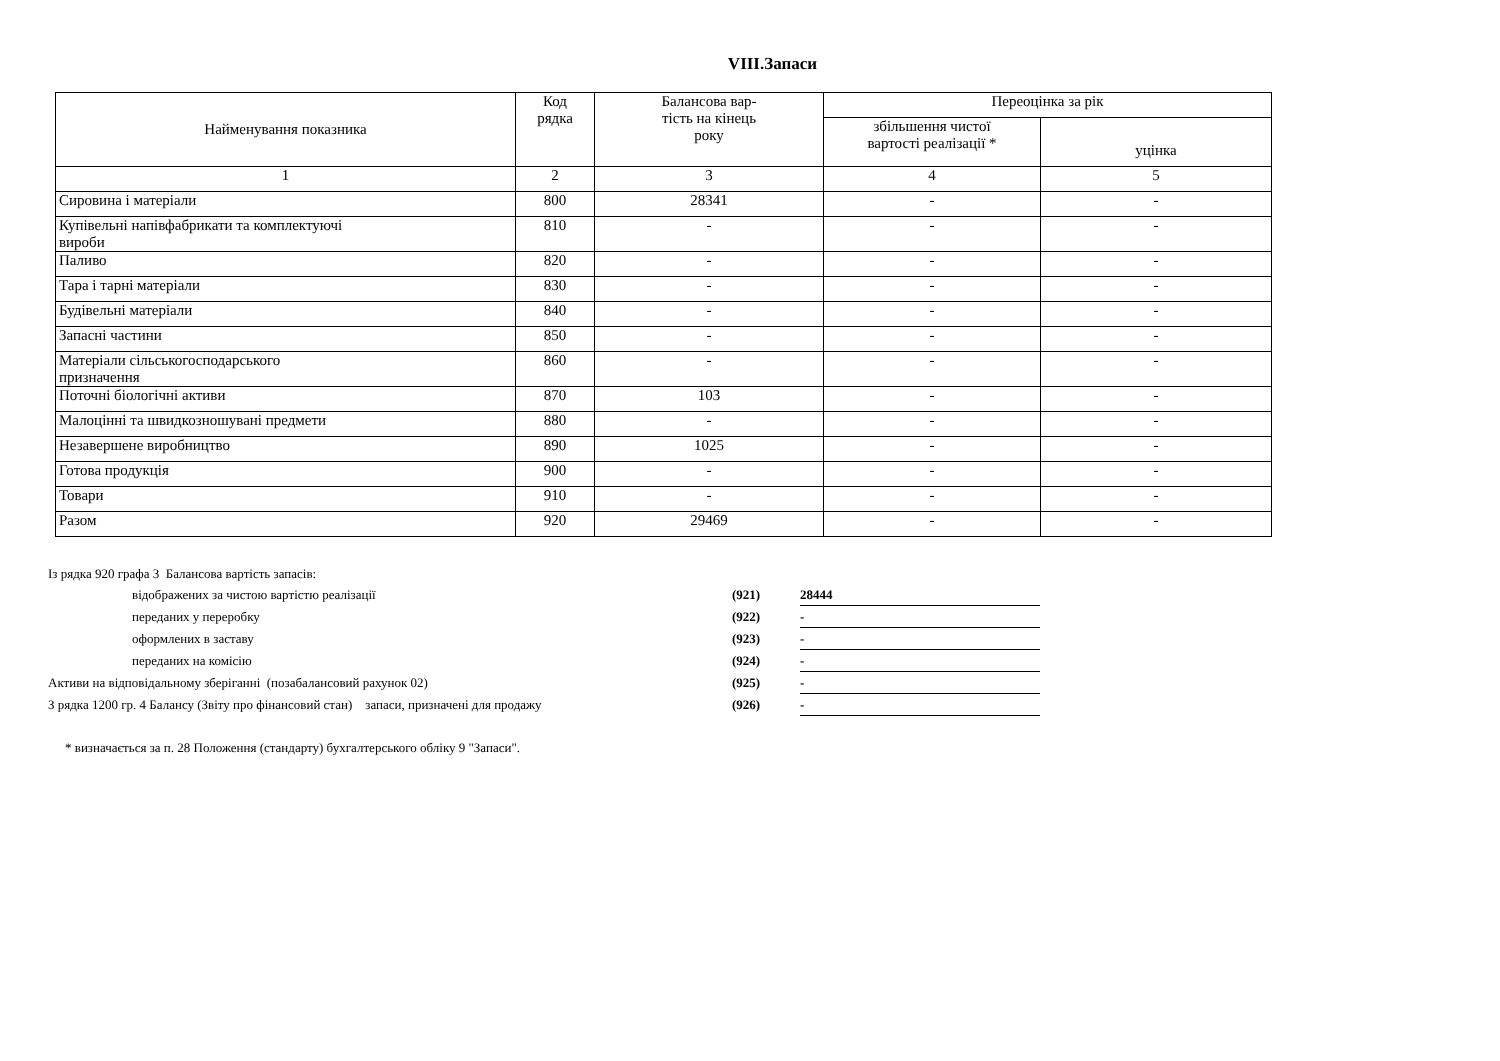VIII.Запаси
| Найменування показника | Код рядка | Балансова вар- тість на кінець року | Переоцінка за рік | |
| --- | --- | --- | --- | --- |
| | | | збільшення чистої вартості реалізації * | |
| | | | | уцінка |
| 1 | 2 | 3 | 4 | 5 |
| Сировина і матеріали | 800 | 28341 | - | - |
| Купівельні напівфабрикати та комплектуючі вироби | 810 | - | - | - |
| Паливо | 820 | - | - | - |
| Тара і тарні матеріали | 830 | - | - | - |
| Будівельні матеріали | 840 | - | - | - |
| Запасні частини | 850 | - | - | - |
| Матеріали сільськогосподарського призначення | 860 | - | - | - |
| Поточні біологічні активи | 870 | 103 | - | - |
| Малоцінні та швидкозношувані предмети | 880 | - | - | - |
| Незавершене виробництво | 890 | 1025 | - | - |
| Готова продукція | 900 | - | - | - |
| Товари | 910 | - | - | - |
| Разом | 920 | 29469 | - | - |
| Із рядка 920 графа 3 Балансова вартість запасів: | | | |
| | відображених за чистою вартістю реалізації | (921) | 28444 |
| | переданих у переробку | (922) | - |
| | оформлених в заставу | (923) | - |
| | переданих на комісію | (924) | - |
| Активи на відповідальному зберіганні (позабалансовий рахунок 02) | | (925) | - |
| З рядка 1200 гр. 4 Балансу (Звіту про фінансовий стан) запаси, призначені для продажу | | (926) | - |
* визначається за п. 28 Положення (стандарту) бухгалтерського обліку 9 "Запаси".